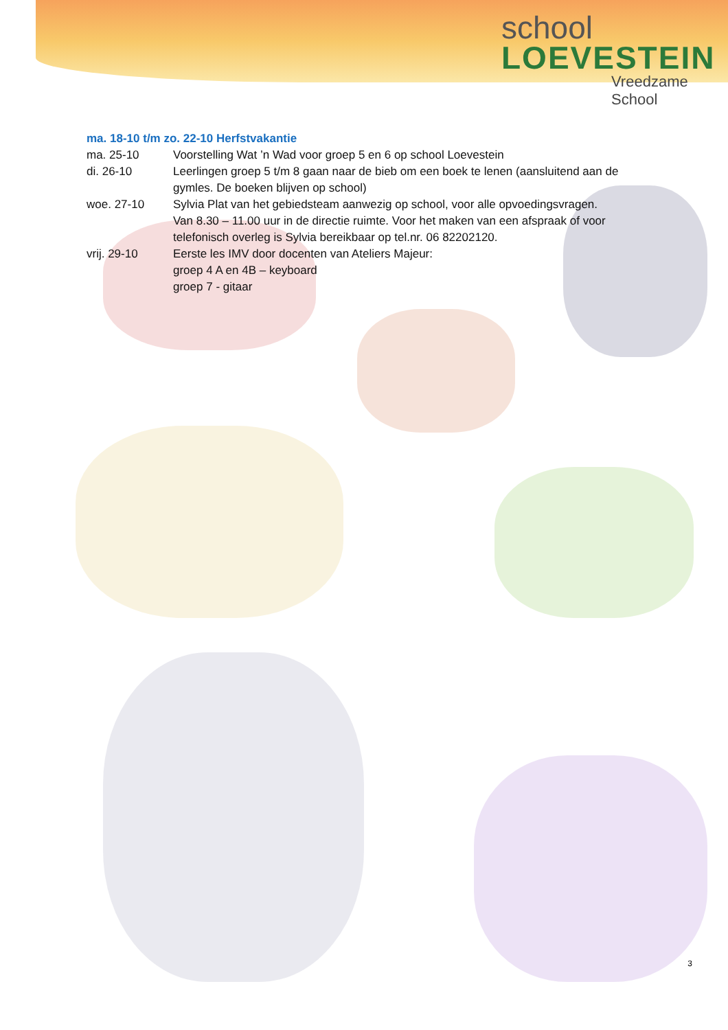school
LOEVESTEIN
Vreedzame School
ma. 18-10 t/m zo. 22-10 Herfstvakantie
ma. 25-10 Voorstelling Wat ’n Wad voor groep 5 en 6 op school Loevestein
di. 26-10 Leerlingen groep 5 t/m 8 gaan naar de bieb om een boek te lenen (aansluitend aan de gymles. De boeken blijven op school)
woe. 27-10 Sylvia Plat van het gebiedsteam aanwezig op school, voor alle opvoedingsvragen.
Van 8.30 – 11.00 uur in de directie ruimte. Voor het maken van een afspraak of voor telefonisch overleg is Sylvia bereikbaar op tel.nr. 06 82202120.
vrij. 29-10 Eerste les IMV door docenten van Ateliers Majeur:
groep 4 A en 4B – keyboard
groep 7 - gitaar
3